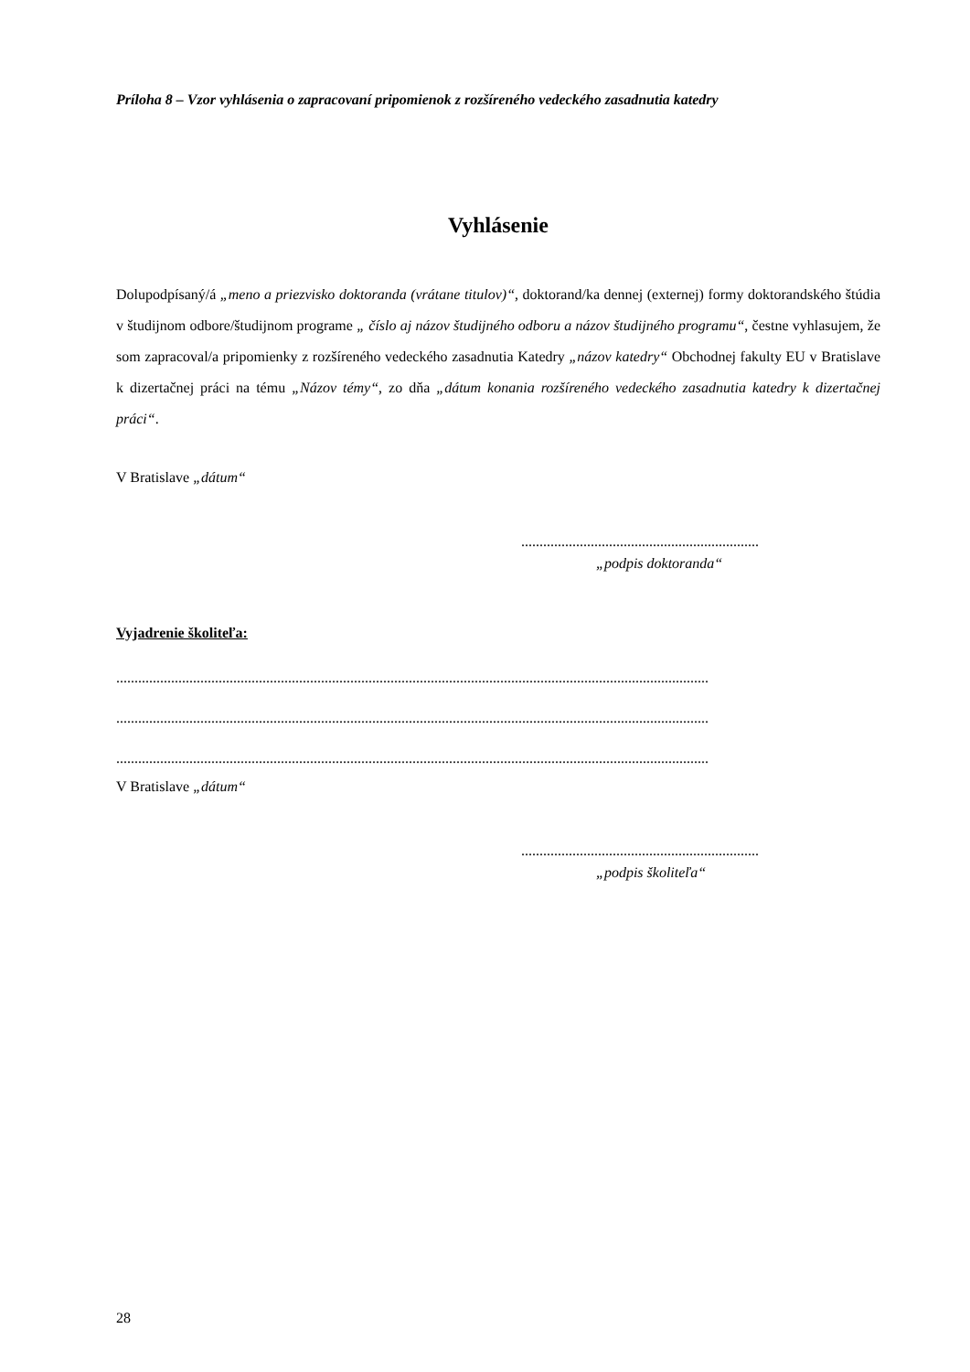Príloha 8 – Vzor vyhlásenia o zapracovaní pripomienok z rozšíreného vedeckého zasadnutia katedry
Vyhlásenie
Dolupodpísaný/á „meno a priezvisko doktoranda (vrátane titulov)“, doktorand/ka dennej (externej) formy doktorandského štúdia v študijnom odbore/študijnom programe „ číslo aj názov študijného odboru a názov študijného programu“, čestne vyhlasujem, že som zapracoval/a pripomienky z rozšíreného vedeckého zasadnutia Katedry „názov katedry“ Obchodnej fakulty EU v Bratislave k dizertačnej práci na tému „Názov témy“, zo dňa „dátum konania rozšíreného vedeckého zasadnutia katedry k dizertačnej práci“.
V Bratislave „dátum“
.................................................................
„podpis doktoranda“
Vyjadrenie školiteľa:
..................................................................................................................................................................
..................................................................................................................................................................
..................................................................................................................................................................
V Bratislave „dátum“
.................................................................
„podpis školiteľa“
28